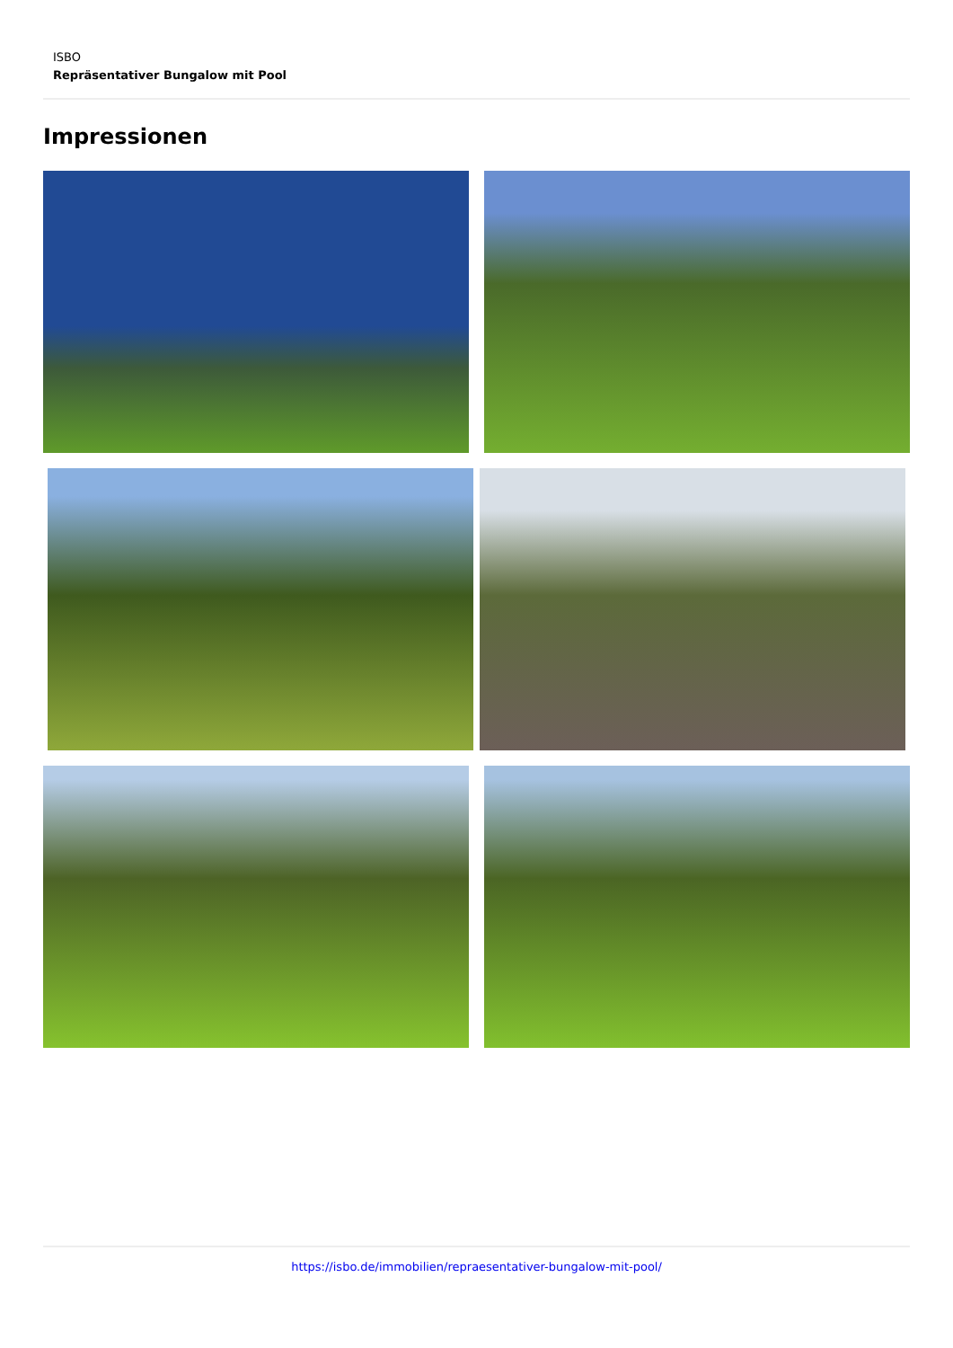ISBO
Repräsentativer Bungalow mit Pool
Impressionen
https://isbo.de/immobilien/repraesentativer-bungalow-mit-pool/